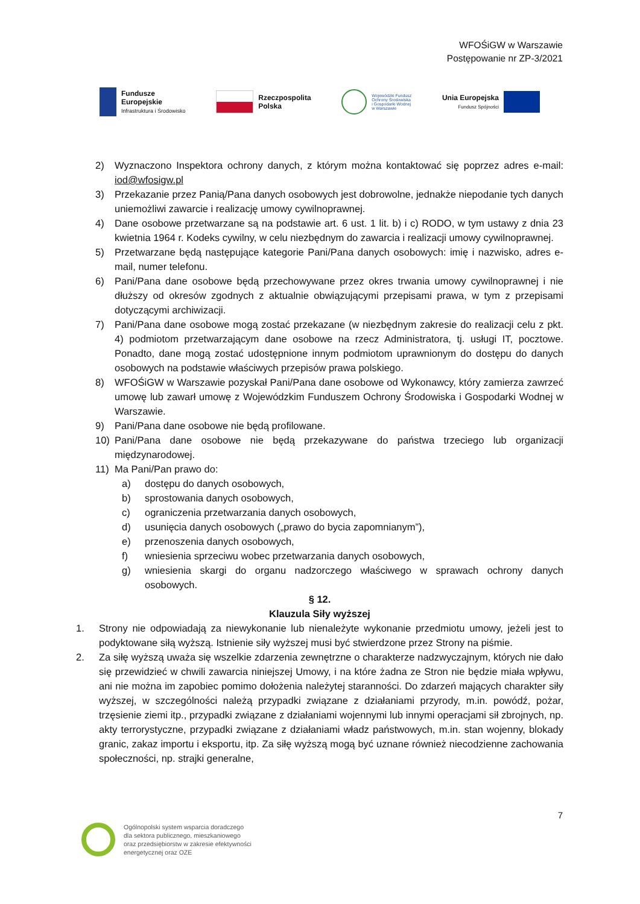WFOŚiGW w Warszawie
Postępowanie nr ZP-3/2021
Fundusze
Europejskie
Infrastruktura i Środowisko
Rzeczpospolita
Polska
Wojewódzki Fundusz
Ochrony Środowiska
i Gospodarki Wodnej
w Warszawie
Unia Europejska
Fundusz Spójności
2) Wyznaczono Inspektora ochrony danych, z którym można kontaktować się poprzez adres e-mail: iod@wfosigw.pl
3) Przekazanie przez Panią/Pana danych osobowych jest dobrowolne, jednakże niepodanie tych danych uniemożliwi zawarcie i realizację umowy cywilnoprawnej.
4) Dane osobowe przetwarzane są na podstawie art. 6 ust. 1 lit. b) i c) RODO, w tym ustawy z dnia 23 kwietnia 1964 r. Kodeks cywilny, w celu niezbędnym do zawarcia i realizacji umowy cywilnoprawnej.
5) Przetwarzane będą następujące kategorie Pani/Pana danych osobowych: imię i nazwisko, adres e-mail, numer telefonu.
6) Pani/Pana dane osobowe będą przechowywane przez okres trwania umowy cywilnoprawnej i nie dłuższy od okresów zgodnych z aktualnie obwiązującymi przepisami prawa, w tym z przepisami dotyczącymi archiwizacji.
7) Pani/Pana dane osobowe mogą zostać przekazane (w niezbędnym zakresie do realizacji celu z pkt. 4) podmiotom przetwarzającym dane osobowe na rzecz Administratora, tj. usługi IT, pocztowe. Ponadto, dane mogą zostać udostępnione innym podmiotom uprawnionym do dostępu do danych osobowych na podstawie właściwych przepisów prawa polskiego.
8) WFOŚiGW w Warszawie pozyskał Pani/Pana dane osobowe od Wykonawcy, który zamierza zawrzeć umowę lub zawarł umowę z Wojewódzkim Funduszem Ochrony Środowiska i Gospodarki Wodnej w Warszawie.
9) Pani/Pana dane osobowe nie będą profilowane.
10) Pani/Pana dane osobowe nie będą przekazywane do państwa trzeciego lub organizacji międzynarodowej.
11) Ma Pani/Pan prawo do:
a) dostępu do danych osobowych,
b) sprostowania danych osobowych,
c) ograniczenia przetwarzania danych osobowych,
d) usunięcia danych osobowych („prawo do bycia zapomnianym”),
e) przenoszenia danych osobowych,
f) wniesienia sprzeciwu wobec przetwarzania danych osobowych,
g) wniesienia skargi do organu nadzorczego właściwego w sprawach ochrony danych osobowych.
§ 12.
Klauzula Siły wyższej
1. Strony nie odpowiadają za niewykonanie lub nienależyte wykonanie przedmiotu umowy, jeżeli jest to podyktowane siłą wyższą. Istnienie siły wyższej musi być stwierdzone przez Strony na piśmie.
2. Za siłę wyższą uważa się wszelkie zdarzenia zewnętrzne o charakterze nadzwyczajnym, których nie dało się przewidzieć w chwili zawarcia niniejszej Umowy, i na które żadna ze Stron nie będzie miała wpływu, ani nie można im zapobiec pomimo dołożenia należytej staranności. Do zdarzeń mających charakter siły wyższej, w szczególności należą przypadki związane z działaniami przyrody, m.in. powódź, pożar, trzęsienie ziemi itp., przypadki związane z działaniami wojennymi lub innymi operacjami sił zbrojnych, np. akty terrorystyczne, przypadki związane z działaniami władz państwowych, m.in. stan wojenny, blokady granic, zakaz importu i eksportu, itp. Za siłę wyższą mogą być uznane również niecodzienne zachowania społeczności, np. strajki generalne,
7
Ogólnopolski system wsparcia doradczego
dla sektora publicznego, mieszkaniowego
oraz przedsiębiorstw w zakresie efektywności
energetycznej oraz OZE